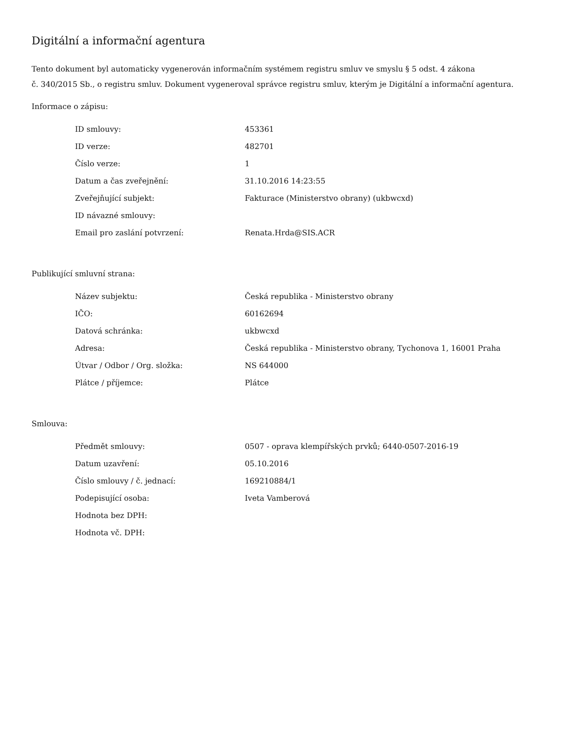Digitální a informační agentura
Tento dokument byl automaticky vygenerován informačním systémem registru smluv ve smyslu § 5 odst. 4 zákona
č. 340/2015 Sb., o registru smluv. Dokument vygeneroval správce registru smluv, kterým je Digitální a informační agentura.
Informace o zápisu:
| ID smlouvy: | 453361 |
| ID verze: | 482701 |
| Číslo verze: | 1 |
| Datum a čas zveřejnění: | 31.10.2016 14:23:55 |
| Zveřejňující subjekt: | Fakturace (Ministerstvo obrany) (ukbwcxd) |
| ID návazné smlouvy: | |
| Email pro zaslání potvrzení: | Renata.Hrda@SIS.ACR |
Publikující smluvní strana:
| Název subjektu: | Česká republika - Ministerstvo obrany |
| IČO: | 60162694 |
| Datová schránka: | ukbwcxd |
| Adresa: | Česká republika - Ministerstvo obrany, Tychonova 1, 16001 Praha |
| Útvar / Odbor / Org. složka: | NS 644000 |
| Plátce / příjemce: | Plátce |
Smlouva:
| Předmět smlouvy: | 0507 - oprava klempířských prvků; 6440-0507-2016-19 |
| Datum uzavření: | 05.10.2016 |
| Číslo smlouvy / č. jednací: | 169210884/1 |
| Podepisující osoba: | Iveta Vamberová |
| Hodnota bez DPH: | |
| Hodnota vč. DPH: | |